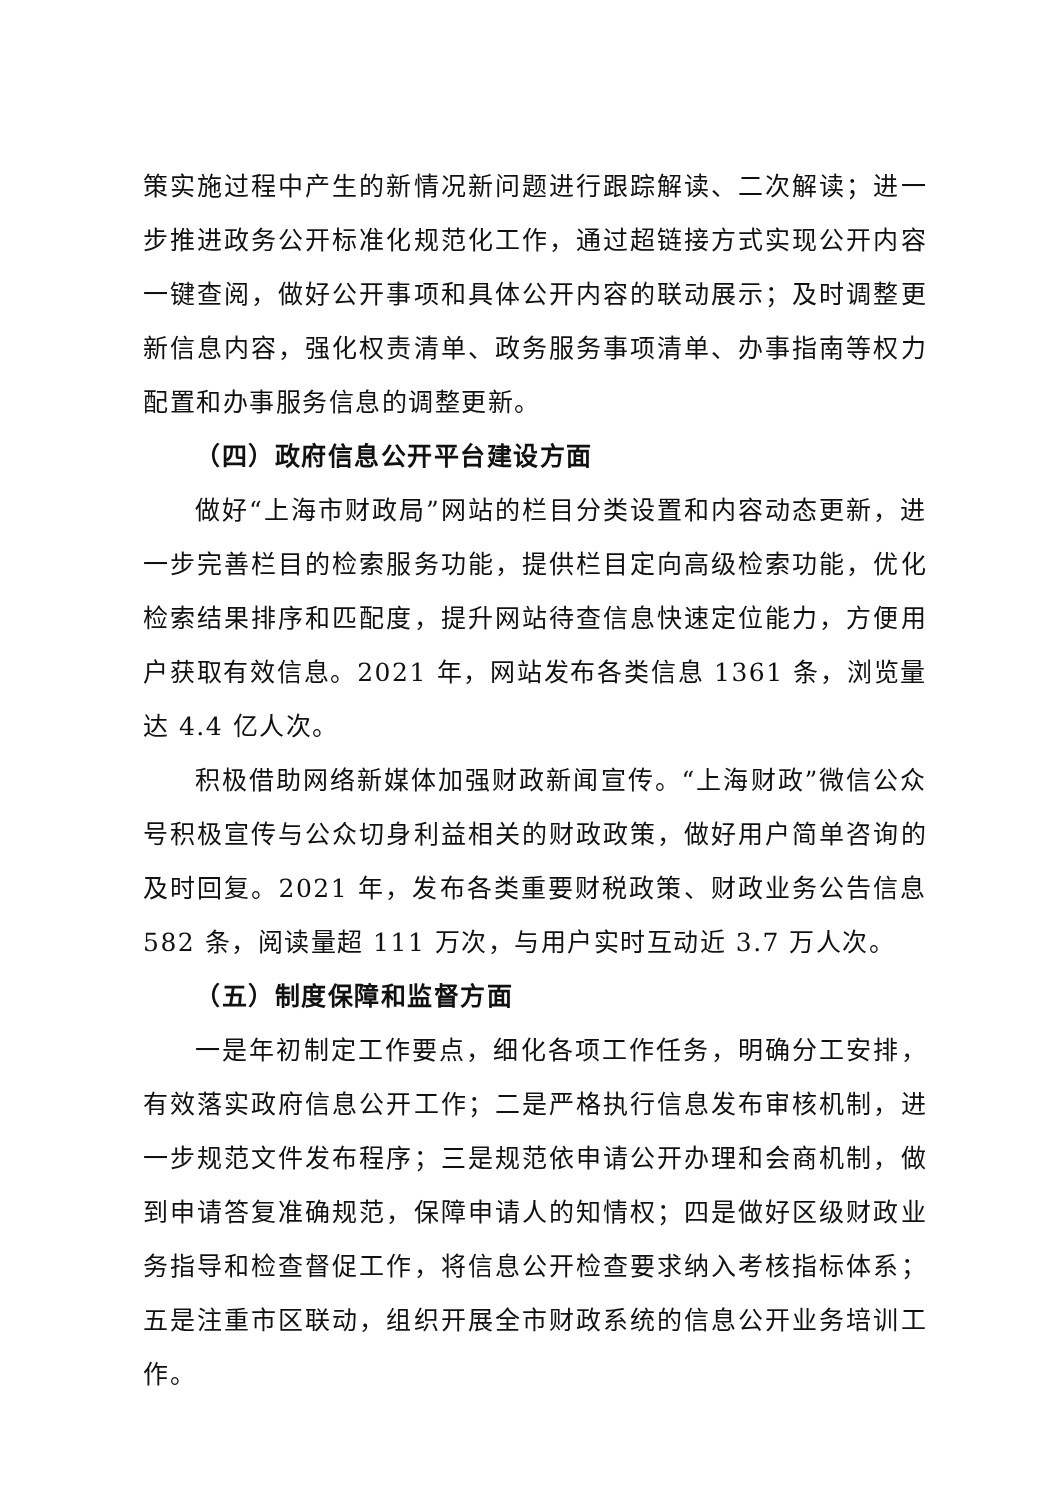策实施过程中产生的新情况新问题进行跟踪解读、二次解读；进一步推进政务公开标准化规范化工作，通过超链接方式实现公开内容一键查阅，做好公开事项和具体公开内容的联动展示；及时调整更新信息内容，强化权责清单、政务服务事项清单、办事指南等权力配置和办事服务信息的调整更新。
（四）政府信息公开平台建设方面
做好“上海市财政局”网站的栏目分类设置和内容动态更新，进一步完善栏目的检索服务功能，提供栏目定向高级检索功能，优化检索结果排序和匹配度，提升网站待查信息快速定位能力，方便用户获取有效信息。2021 年，网站发布各类信息 1361 条，浏览量达 4.4 亿人次。
积极借助网络新媒体加强财政新闻宣传。“上海财政”微信公众号积极宣传与公众切身利益相关的财政政策，做好用户简单咨询的及时回复。2021 年，发布各类重要财税政策、财政业务公告信息 582 条，阅读量超 111 万次，与用户实时互动近 3.7 万人次。
（五）制度保障和监督方面
一是年初制定工作要点，细化各项工作任务，明确分工安排，有效落实政府信息公开工作；二是严格执行信息发布审核机制，进一步规范文件发布程序；三是规范依申请公开办理和会商机制，做到申请答复准确规范，保障申请人的知情权；四是做好区级财政业务指导和检查督促工作，将信息公开检查要求纳入考核指标体系；五是注重市区联动，组织开展全市财政系统的信息公开业务培训工作。